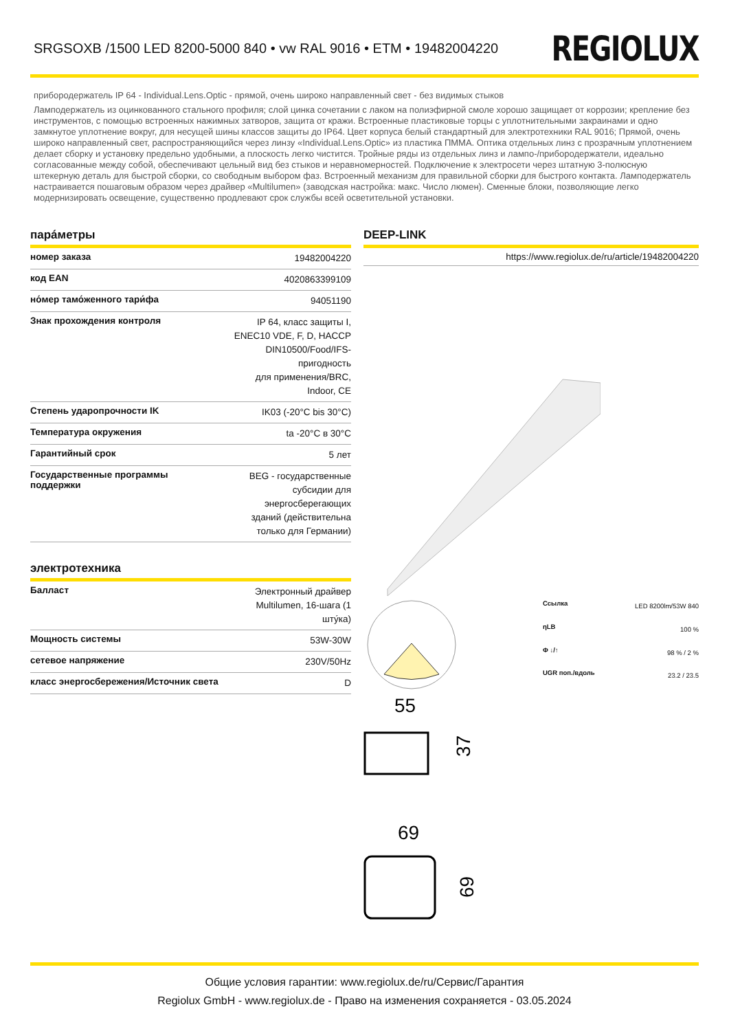SRGSOXB /1500 LED 8200-5000 840 • vw RAL 9016 • ETM • 19482004220
REGIOLUX
прибородержатель IP 64 - Individual.Lens.Optic - прямой, очень широко направленный свет - без видимых стыков
Ламподержатель из оцинкованного стального профиля; слой цинка сочетании с лаком на полиэфирной смоле хорошо защищает от коррозии; крепление без инструментов, с помощью встроенных нажимных затворов, защита от кражи. Встроенные пластиковые торцы с уплотнительными закраинами и одно замкнутое уплотнение вокруг, для несущей шины классов защиты до IP64. Цвет корпуса белый стандартный для электротехники RAL 9016; Прямой, очень широко направленный свет, распространяющийся через линзу «Individual.Lens.Optic» из пластика ПММА. Оптика отдельных линз с прозрачным уплотнением делает сборку и установку предельно удобными, а плоскость легко чистится. Тройные ряды из отдельных линз и лампо-/прибородержатели, идеально согласованные между собой, обеспечивают цельный вид без стыков и неравномерностей. Подключение к электросети через штатную 3-полюсную штекерную деталь для быстрой сборки, со свободным выбором фаз. Встроенный механизм для правильной сборки для быстрого контакта. Ламподержатель настраивается пошаговым образом через драйвер «Multilumen» (заводская настройка: макс. Число люмен). Сменные блоки, позволяющие легко модернизировать освещение, существенно продлевают срок службы всей осветительной установки.
пара́метры
| номер заказа | 19482004220 |
| код EAN | 4020863399109 |
| но́мер тамо́женного тари́фа | 94051190 |
| Знак прохождения контроля | IP 64, класс защиты I, ENEC10 VDE, F, D, HACCP DIN10500/Food/IFS-пригодность для применения/BRC, Indoor, CE |
| Степень ударопрочности IK | IK03 (-20°C bis 30°C) |
| Температура окружения | ta -20°C в 30°C |
| Гарантийный срок | 5 лет |
| Государственные программы поддержки | BEG - государственные субсидии для энергосберегающих зданий (действительна только для Германии) |
электротехника
| Балласт | Электронный драйвер Multilumen, 16-шага (1 шту́ка) |
| Мощность системы | 53W-30W |
| сетевое напряжение | 230V/50Hz |
| класс энергосбережения/Источник света | D |
DEEP-LINK
https://www.regiolux.de/ru/article/19482004220
| Ссылка | LED 8200lm/53W 840 |
| ηLB | 100 % |
| Φ ↓/↑ | 98 % / 2 % |
| UGR поп./вдоль | 23.2 / 23.5 |
55
37
69
69
Общие условия гарантии: www.regiolux.de/ru/Сервис/Гарантия
Regiolux GmbH - www.regiolux.de - Право на изменения сохраняется - 03.05.2024